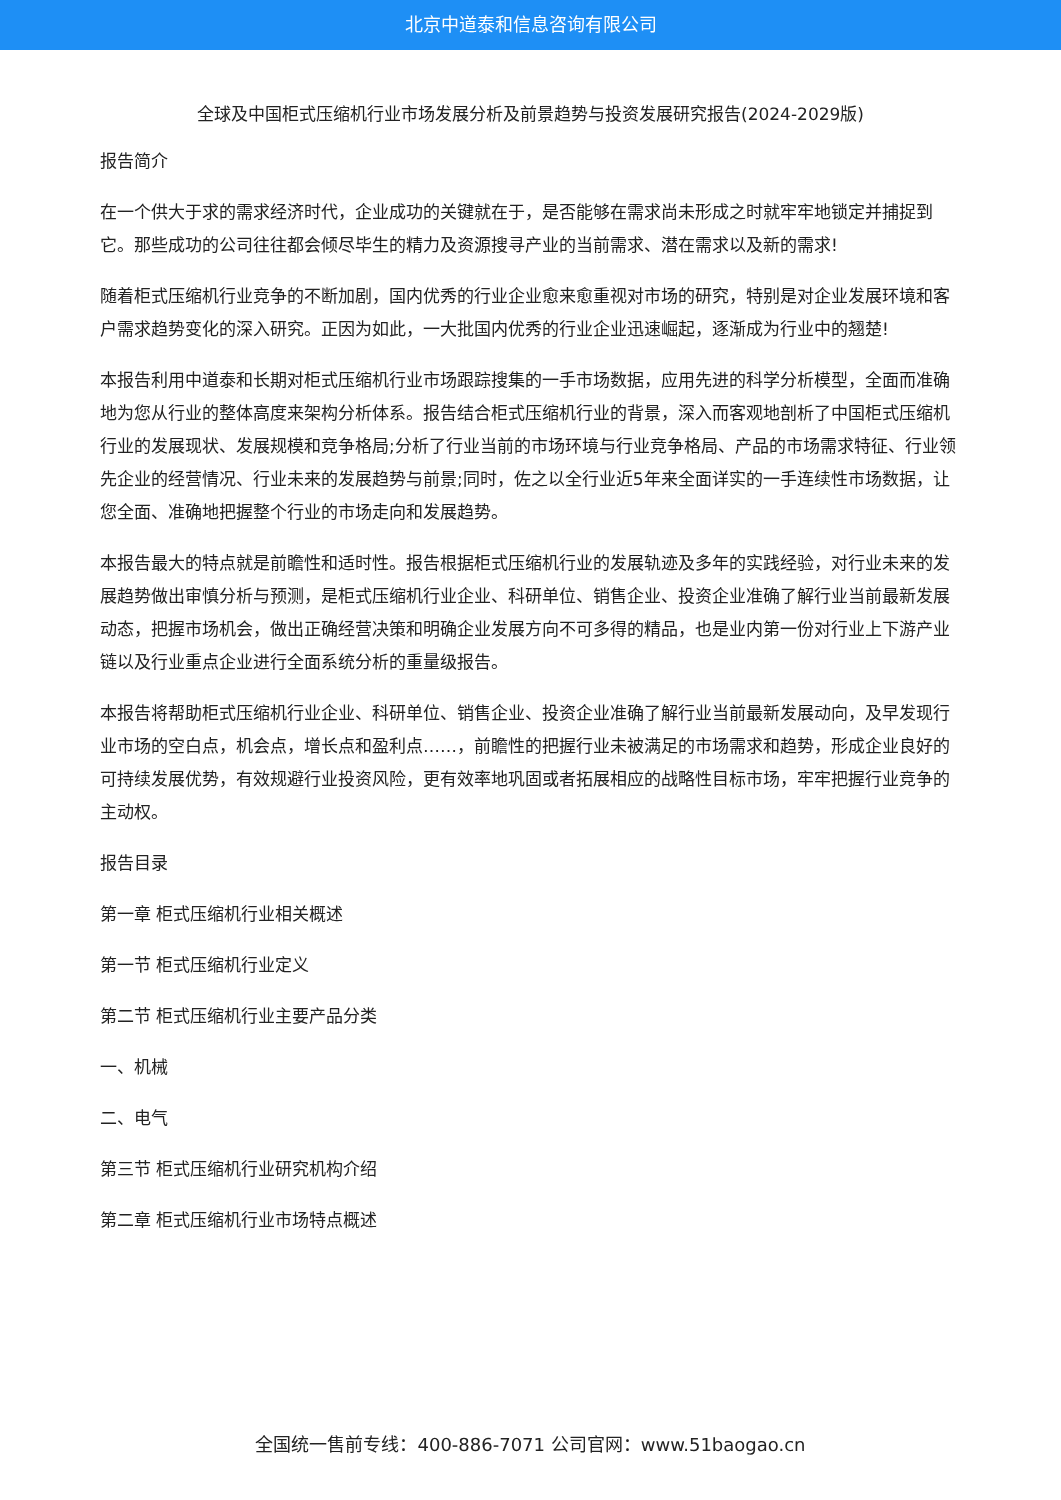北京中道泰和信息咨询有限公司
全球及中国柜式压缩机行业市场发展分析及前景趋势与投资发展研究报告(2024-2029版)
报告简介
在一个供大于求的需求经济时代，企业成功的关键就在于，是否能够在需求尚未形成之时就牢牢地锁定并捕捉到它。那些成功的公司往往都会倾尽毕生的精力及资源搜寻产业的当前需求、潜在需求以及新的需求!
随着柜式压缩机行业竞争的不断加剧，国内优秀的行业企业愈来愈重视对市场的研究，特别是对企业发展环境和客户需求趋势变化的深入研究。正因为如此，一大批国内优秀的行业企业迅速崛起，逐渐成为行业中的翘楚!
本报告利用中道泰和长期对柜式压缩机行业市场跟踪搜集的一手市场数据，应用先进的科学分析模型，全面而准确地为您从行业的整体高度来架构分析体系。报告结合柜式压缩机行业的背景，深入而客观地剖析了中国柜式压缩机行业的发展现状、发展规模和竞争格局;分析了行业当前的市场环境与行业竞争格局、产品的市场需求特征、行业领先企业的经营情况、行业未来的发展趋势与前景;同时，佐之以全行业近5年来全面详实的一手连续性市场数据，让您全面、准确地把握整个行业的市场走向和发展趋势。
本报告最大的特点就是前瞻性和适时性。报告根据柜式压缩机行业的发展轨迹及多年的实践经验，对行业未来的发展趋势做出审慎分析与预测，是柜式压缩机行业企业、科研单位、销售企业、投资企业准确了解行业当前最新发展动态，把握市场机会，做出正确经营决策和明确企业发展方向不可多得的精品，也是业内第一份对行业上下游产业链以及行业重点企业进行全面系统分析的重量级报告。
本报告将帮助柜式压缩机行业企业、科研单位、销售企业、投资企业准确了解行业当前最新发展动向，及早发现行业市场的空白点，机会点，增长点和盈利点……，前瞻性的把握行业未被满足的市场需求和趋势，形成企业良好的可持续发展优势，有效规避行业投资风险，更有效率地巩固或者拓展相应的战略性目标市场，牢牢把握行业竞争的主动权。
报告目录
第一章 柜式压缩机行业相关概述
第一节 柜式压缩机行业定义
第二节 柜式压缩机行业主要产品分类
一、机械
二、电气
第三节 柜式压缩机行业研究机构介绍
第二章 柜式压缩机行业市场特点概述
全国统一售前专线：400-886-7071 公司官网：www.51baogao.cn